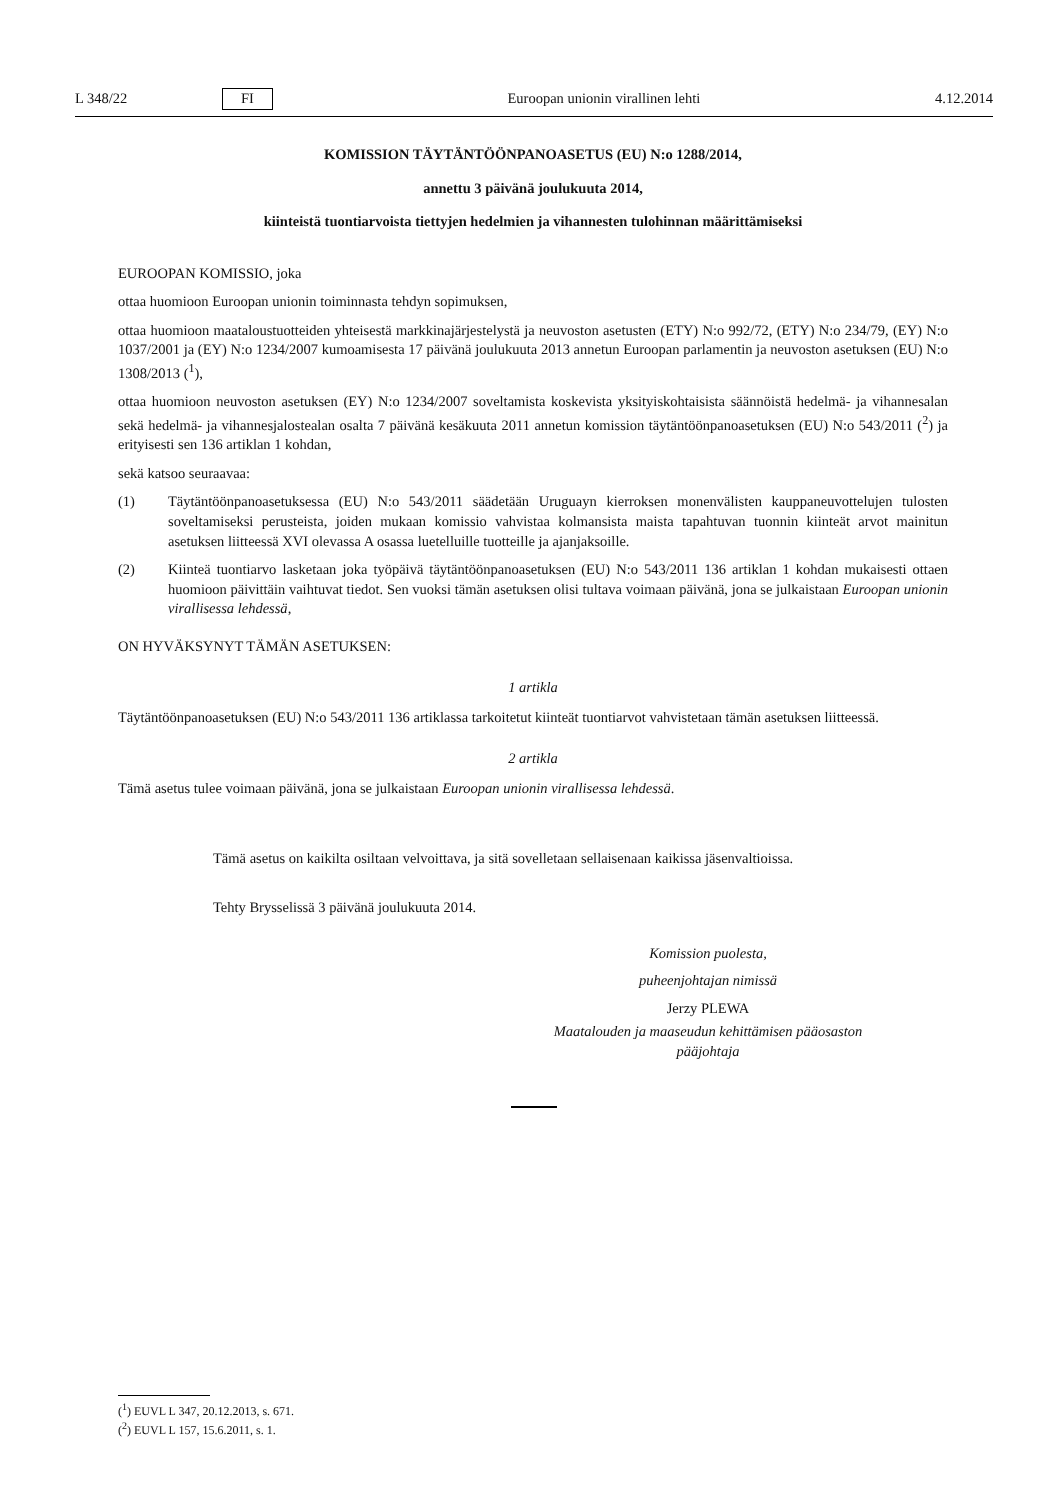L 348/22 FI Euroopan unionin virallinen lehti 4.12.2014
KOMISSION TÄYTÄNTÖÖNPANOASETUS (EU) N:o 1288/2014,
annettu 3 päivänä joulukuuta 2014,
kiinteistä tuontiarvoista tiettyjen hedelmien ja vihannesten tulohinnan määrittämiseksi
EUROOPAN KOMISSIO, joka
ottaa huomioon Euroopan unionin toiminnasta tehdyn sopimuksen,
ottaa huomioon maataloustuotteiden yhteisestä markkinajärjestelystä ja neuvoston asetusten (ETY) N:o 992/72, (ETY) N:o 234/79, (EY) N:o 1037/2001 ja (EY) N:o 1234/2007 kumoamisesta 17 päivänä joulukuuta 2013 annetun Euroopan parlamentin ja neuvoston asetuksen (EU) N:o 1308/2013 (<sup>1</sup>),
ottaa huomioon neuvoston asetuksen (EY) N:o 1234/2007 soveltamista koskevista yksityiskohtaisista säännöistä hedelmä- ja vihannesalan sekä hedelmä- ja vihannesjalostealan osalta 7 päivänä kesäkuuta 2011 annetun komission täytäntöönpanoasetuksen (EU) N:o 543/2011 (<sup>2</sup>) ja erityisesti sen 136 artiklan 1 kohdan,
sekä katsoo seuraavaa:
(1) Täytäntöönpanoasetuksessa (EU) N:o 543/2011 säädetään Uruguayn kierroksen monenvälisten kauppaneuvottelujen tulosten soveltamiseksi perusteista, joiden mukaan komissio vahvistaa kolmansista maista tapahtuvan tuonnin kiinteät arvot mainitun asetuksen liitteessä XVI olevassa A osassa luetelluille tuotteille ja ajanjaksoille.
(2) Kiinteä tuontiarvo lasketaan joka työpäivä täytäntöönpanoasetuksen (EU) N:o 543/2011 136 artiklan 1 kohdan mukaisesti ottaen huomioon päivittäin vaihtuvat tiedot. Sen vuoksi tämän asetuksen olisi tultava voimaan päivänä, jona se julkaistaan Euroopan unionin virallisessa lehdessä,
ON HYVÄKSYNYT TÄMÄN ASETUKSEN:
1 artikla
Täytäntöönpanoasetuksen (EU) N:o 543/2011 136 artiklassa tarkoitetut kiinteät tuontiarvot vahvistetaan tämän asetuksen liitteessä.
2 artikla
Tämä asetus tulee voimaan päivänä, jona se julkaistaan Euroopan unionin virallisessa lehdessä.
Tämä asetus on kaikilta osiltaan velvoittava, ja sitä sovelletaan sellaisenaan kaikissa jäsenvaltioissa.
Tehty Brysselissä 3 päivänä joulukuuta 2014.
Komission puolesta,
puheenjohtajan nimissä
Jerzy PLEWA
Maatalouden ja maaseudun kehittämisen pääosaston pääjohtaja
(<sup>1</sup>) EUVL L 347, 20.12.2013, s. 671.
(<sup>2</sup>) EUVL L 157, 15.6.2011, s. 1.